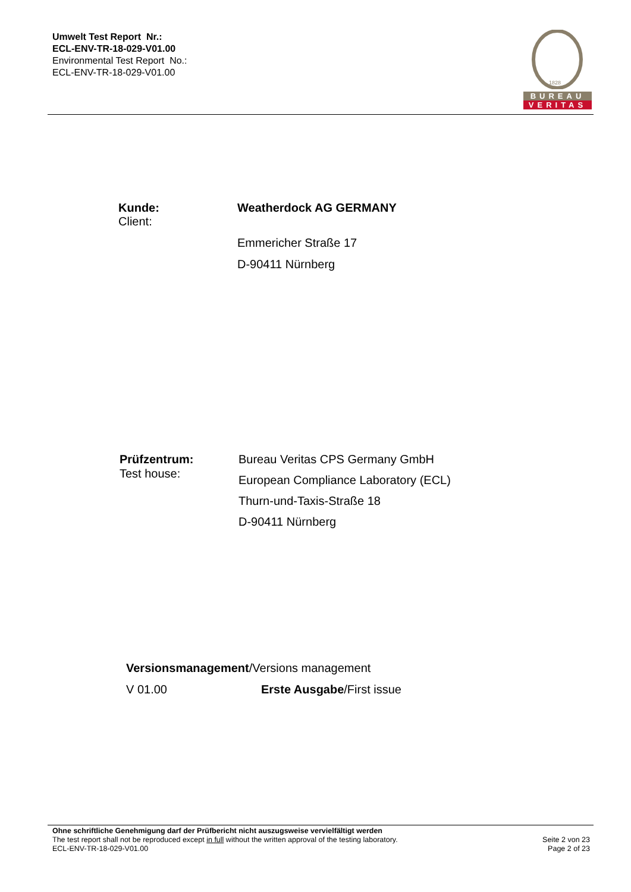Umwelt Test Report Nr.:
ECL-ENV-TR-18-029-V01.00
Environmental Test Report No.:
ECL-ENV-TR-18-029-V01.00
1828
BUREAU
VERITAS
Kunde:
Client:
Weatherdock AG GERMANY
Emmericher Straße 17
D-90411 Nürnberg
Prüfzentrum:
Test house:
Bureau Veritas CPS Germany GmbH
European Compliance Laboratory (ECL)
Thurn-und-Taxis-Straße 18
D-90411 Nürnberg
Versionsmanagement/Versions management
V 01.00 Erste Ausgabe/First issue
Ohne schriftliche Genehmigung darf der Prüfbericht nicht auszugsweise vervielfältigt werden
The test report shall not be reproduced except in full without the written approval of the testing laboratory.
ECL-ENV-TR-18-029-V01.00
Seite 2 von 23
Page 2 of 23